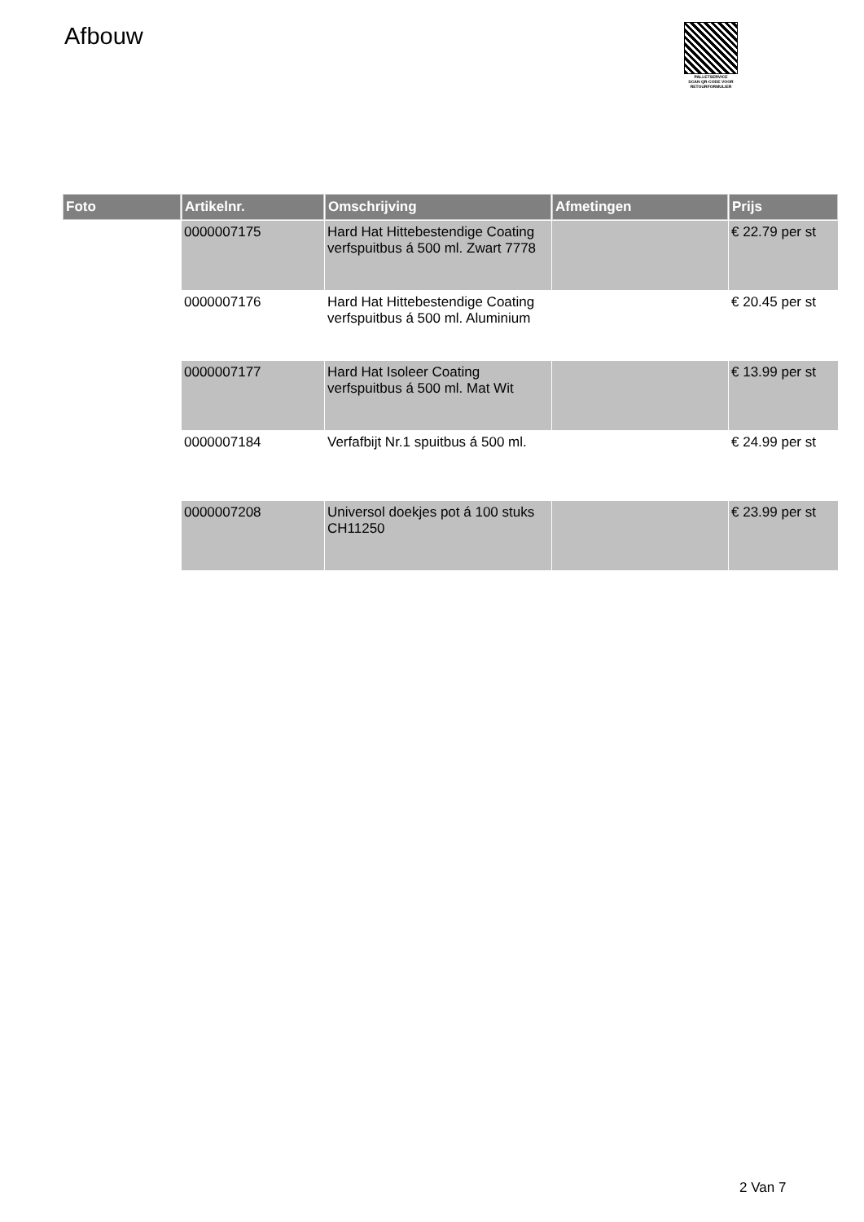Afbouw
PALLETSERVICE
SCAN QR-CODE VOOR RETOURFORMULIER
| Foto | Artikelnr. | Omschrijving | Afmetingen | Prijs |
| --- | --- | --- | --- | --- |
| | 0000007175 | Hard Hat Hittebestendige Coating verfspuitbus á 500 ml. Zwart 7778 | | € 22.79 per st |
| | 0000007176 | Hard Hat Hittebestendige Coating verfspuitbus á 500 ml. Aluminium | | € 20.45 per st |
| | 0000007177 | Hard Hat Isoleer Coating verfspuitbus á 500 ml. Mat Wit | | € 13.99 per st |
| | 0000007184 | Verfafbijt Nr.1 spuitbus á 500 ml. | | € 24.99 per st |
| | 0000007208 | Universol doekjes pot á 100 stuks CH11250 | | € 23.99 per st |
2 Van 7